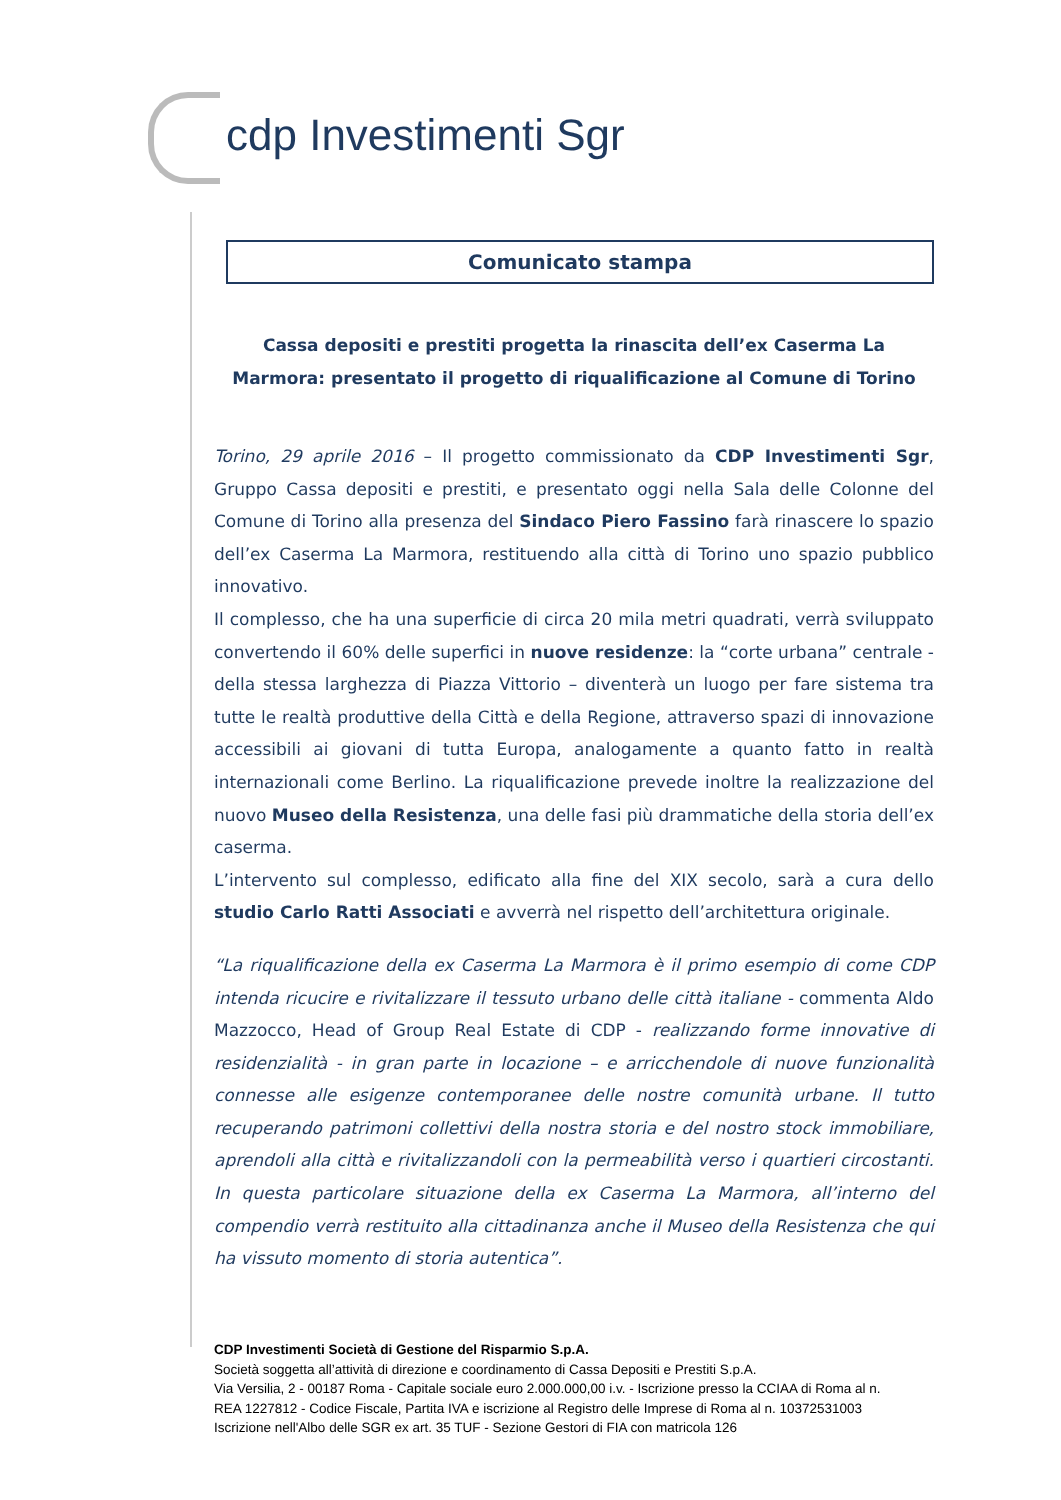cdp Investimenti Sgr
Comunicato stampa
Cassa depositi e prestiti progetta la rinascita dell’ex Caserma La Marmora: presentato il progetto di riqualificazione al Comune di Torino
Torino, 29 aprile 2016 – Il progetto commissionato da CDP Investimenti Sgr, Gruppo Cassa depositi e prestiti, e presentato oggi nella Sala delle Colonne del Comune di Torino alla presenza del Sindaco Piero Fassino farà rinascere lo spazio dell’ex Caserma La Marmora, restituendo alla città di Torino uno spazio pubblico innovativo.
Il complesso, che ha una superficie di circa 20 mila metri quadrati, verrà sviluppato convertendo il 60% delle superfici in nuove residenze: la “corte urbana” centrale - della stessa larghezza di Piazza Vittorio – diventerà un luogo per fare sistema tra tutte le realtà produttive della Città e della Regione, attraverso spazi di innovazione accessibili ai giovani di tutta Europa, analogamente a quanto fatto in realtà internazionali come Berlino. La riqualificazione prevede inoltre la realizzazione del nuovo Museo della Resistenza, una delle fasi più drammatiche della storia dell’ex caserma.
L’intervento sul complesso, edificato alla fine del XIX secolo, sarà a cura dello studio Carlo Ratti Associati e avverrà nel rispetto dell’architettura originale.
“La riqualificazione della ex Caserma La Marmora è il primo esempio di come CDP intenda ricucire e rivitalizzare il tessuto urbano delle città italiane - commenta Aldo Mazzocco, Head of Group Real Estate di CDP - realizzando forme innovative di residenzialità - in gran parte in locazione – e arricchendole di nuove funzionalità connesse alle esigenze contemporanee delle nostre comunità urbane. Il tutto recuperando patrimoni collettivi della nostra storia e del nostro stock immobiliare, aprendoli alla città e rivitalizzandoli con la permeabilità verso i quartieri circostanti. In questa particolare situazione della ex Caserma La Marmora, all’interno del compendio verrà restituito alla cittadinanza anche il Museo della Resistenza che qui ha vissuto momento di storia autentica”.
CDP Investimenti Società di Gestione del Risparmio S.p.A.
Società soggetta all’attività di direzione e coordinamento di Cassa Depositi e Prestiti S.p.A.
Via Versilia, 2 - 00187 Roma - Capitale sociale euro 2.000.000,00 i.v. - Iscrizione presso la CCIAA di Roma al n.
REA 1227812 - Codice Fiscale, Partita IVA e iscrizione al Registro delle Imprese di Roma al n. 10372531003
Iscrizione nell'Albo delle SGR ex art. 35 TUF - Sezione Gestori di FIA con matricola 126